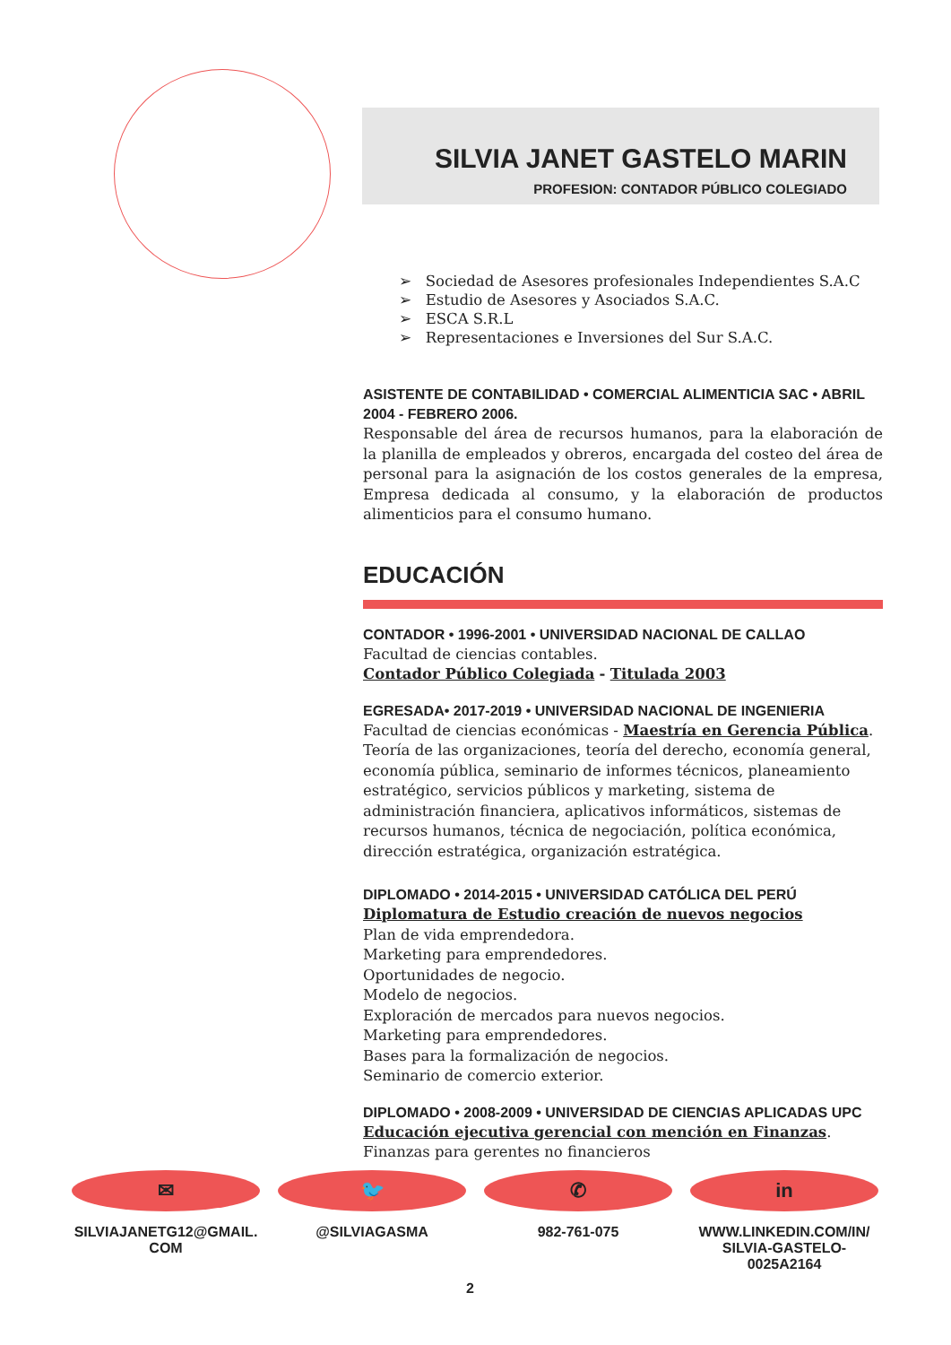SILVIA JANET GASTELO MARIN
PROFESION: CONTADOR PÚBLICO COLEGIADO
➢ Sociedad de Asesores profesionales Independientes S.A.C
➢ Estudio de Asesores y Asociados S.A.C.
➢ ESCA S.R.L
➢ Representaciones e Inversiones del Sur S.A.C.
ASISTENTE DE CONTABILIDAD • COMERCIAL ALIMENTICIA SAC • ABRIL 2004 - FEBRERO 2006.
Responsable del área de recursos humanos, para la elaboración de la planilla de empleados y obreros, encargada del costeo del área de personal para la asignación de los costos generales de la empresa, Empresa dedicada al consumo, y la elaboración de productos alimenticios para el consumo humano.
EDUCACIÓN
CONTADOR • 1996-2001 • UNIVERSIDAD NACIONAL DE CALLAO
Facultad de ciencias contables.
Contador Público Colegiada - Titulada 2003
EGRESADA• 2017-2019 • UNIVERSIDAD NACIONAL DE INGENIERIA
Facultad de ciencias económicas - Maestría en Gerencia Pública.
Teoría de las organizaciones, teoría del derecho, economía general, economía pública, seminario de informes técnicos, planeamiento estratégico, servicios públicos y marketing, sistema de administración financiera, aplicativos informáticos, sistemas de recursos humanos, técnica de negociación, política económica, dirección estratégica, organización estratégica.
DIPLOMADO • 2014-2015 • UNIVERSIDAD CATÓLICA DEL PERÚ
Diplomatura de Estudio creación de nuevos negocios
Plan de vida emprendedora.
Marketing para emprendedores.
Oportunidades de negocio.
Modelo de negocios.
Exploración de mercados para nuevos negocios.
Marketing para emprendedores.
Bases para la formalización de negocios.
Seminario de comercio exterior.
DIPLOMADO • 2008-2009 • UNIVERSIDAD DE CIENCIAS APLICADAS UPC
Educación ejecutiva gerencial con mención en Finanzas.
Finanzas para gerentes no financieros
✉
SILVIAJANETG12@GMAIL.
COM
🐦
@SILVIAGASMA
✆
982-761-075
in
WWW.LINKEDIN.COM/IN/
SILVIA-GASTELO-
0025A2164
2